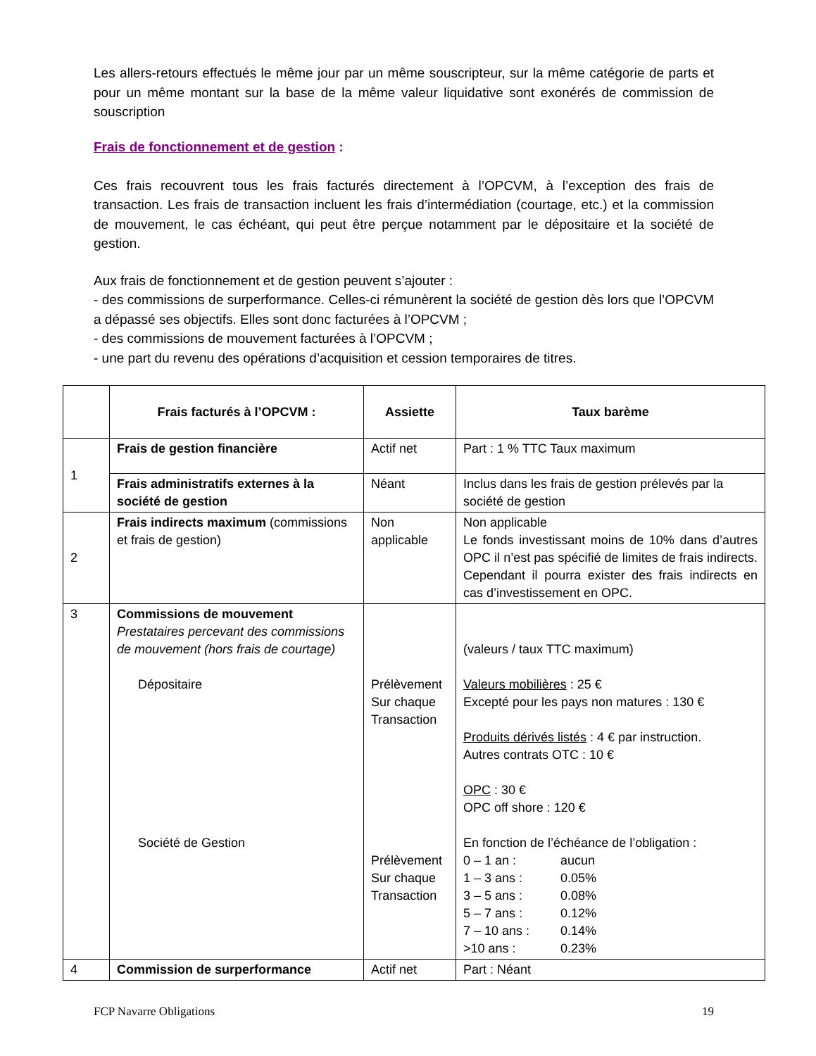Les allers-retours effectués le même jour par un même souscripteur, sur la même catégorie de parts et pour un même montant sur la base de la même valeur liquidative sont exonérés de commission de souscription
Frais de fonctionnement et de gestion :
Ces frais recouvrent tous les frais facturés directement à l’OPCVM, à l’exception des frais de transaction. Les frais de transaction incluent les frais d’intermédiation (courtage, etc.) et la commission de mouvement, le cas échéant, qui peut être perçue notamment par le dépositaire et la société de gestion.
Aux frais de fonctionnement et de gestion peuvent s’ajouter :
- des commissions de surperformance. Celles-ci rémunèrent la société de gestion dès lors que l’OPCVM a dépassé ses objectifs. Elles sont donc facturées à l’OPCVM ;
- des commissions de mouvement facturées à l’OPCVM ;
- une part du revenu des opérations d’acquisition et cession temporaires de titres.
| | Frais facturés à l’OPCVM : | Assiette | Taux barème |
| --- | --- | --- | --- |
| 1 | Frais de gestion financière | Actif net | Part : 1 % TTC Taux maximum |
| | Frais administratifs externes à la société de gestion | Néant | Inclus dans les frais de gestion prélevés par la société de gestion |
| 2 | Frais indirects maximum (commissions et frais de gestion) | Non applicable | Non applicable Le fonds investissant moins de 10% dans d’autres OPC il n’est pas spécifié de limites de frais indirects. Cependant il pourra exister des frais indirects en cas d’investissement en OPC. |
| 3 | Commissions de mouvement Prestataires percevant des commissions de mouvement (hors frais de courtage) Dépositaire Société de Gestion | Prélèvement Sur chaque Transaction Prélèvement Sur chaque Transaction | (valeurs / taux TTC maximum) Valeurs mobilières : 25 € Excepté pour les pays non matures : 130 € Produits dérivés listés : 4 € par instruction. Autres contrats OTC : 10 € OPC : 30 € OPC off shore : 120 € En fonction de l’échéance de l’obligation : 0 – 1 an : aucun 1 – 3 ans : 0.05% 3 – 5 ans : 0.08% 5 – 7 ans : 0.12% 7 – 10 ans : 0.14% >10 ans : 0.23% |
| 4 | Commission de surperformance | Actif net | Part : Néant |
FCP Navarre Obligations 19